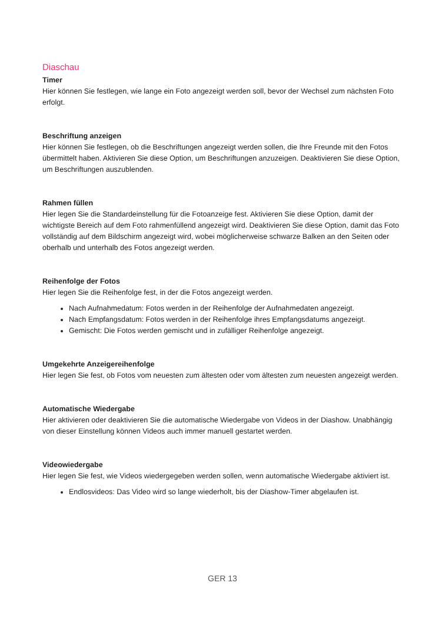Diaschau
Timer
Hier können Sie festlegen, wie lange ein Foto angezeigt werden soll, bevor der Wechsel zum nächsten Foto erfolgt.
Beschriftung anzeigen
Hier können Sie festlegen, ob die Beschriftungen angezeigt werden sollen, die Ihre Freunde mit den Fotos übermittelt haben. Aktivieren Sie diese Option, um Beschriftungen anzuzeigen. Deaktivieren Sie diese Option, um Beschriftungen auszublenden.
Rahmen füllen
Hier legen Sie die Standardeinstellung für die Fotoanzeige fest. Aktivieren Sie diese Option, damit der wichtigste Bereich auf dem Foto rahmenfüllend angezeigt wird. Deaktivieren Sie diese Option, damit das Foto vollständig auf dem Bildschirm angezeigt wird, wobei möglicherweise schwarze Balken an den Seiten oder oberhalb und unterhalb des Fotos angezeigt werden.
Reihenfolge der Fotos
Hier legen Sie die Reihenfolge fest, in der die Fotos angezeigt werden.
Nach Aufnahmedatum: Fotos werden in der Reihenfolge der Aufnahmedaten angezeigt.
Nach Empfangsdatum: Fotos werden in der Reihenfolge ihres Empfangsdatums angezeigt.
Gemischt: Die Fotos werden gemischt und in zufälliger Reihenfolge angezeigt.
Umgekehrte Anzeigereihenfolge
Hier legen Sie fest, ob Fotos vom neuesten zum ältesten oder vom ältesten zum neuesten angezeigt werden.
Automatische Wiedergabe
Hier aktivieren oder deaktivieren Sie die automatische Wiedergabe von Videos in der Diashow. Unabhängig von dieser Einstellung können Videos auch immer manuell gestartet werden.
Videowiedergabe
Hier legen Sie fest, wie Videos wiedergegeben werden sollen, wenn automatische Wiedergabe aktiviert ist.
Endlosvideos: Das Video wird so lange wiederholt, bis der Diashow-Timer abgelaufen ist.
GER 13